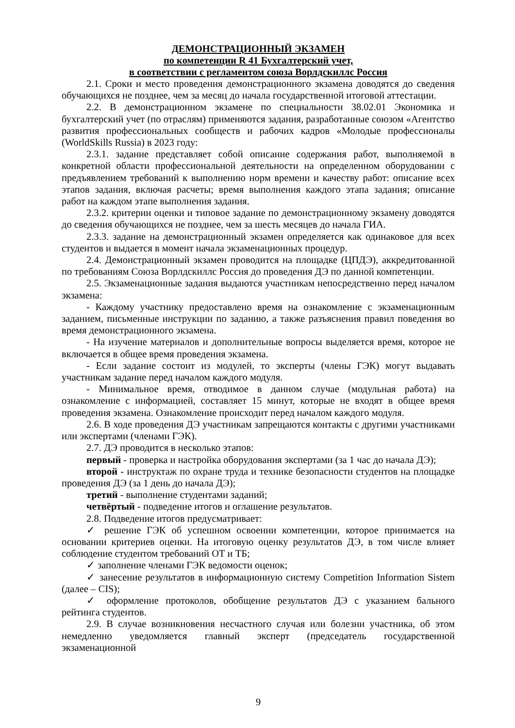ДЕМОНСТРАЦИОННЫЙ ЭКЗАМЕН
по компетенции R 41 Бухгалтерский учет,
в соответствии с регламентом союза Ворлдскиллс Россия
2.1. Сроки и место проведения демонстрационного экзамена доводятся до сведения обучающихся не позднее, чем за месяц до начала государственной итоговой аттестации.
2.2. В демонстрационном экзамене по специальности 38.02.01 Экономика и бухгалтерский учет (по отраслям) применяются задания, разработанные союзом «Агентство развития профессиональных сообществ и рабочих кадров «Молодые профессионалы (WorldSkills Russia) в 2023 году:
2.3.1. задание представляет собой описание содержания работ, выполняемой в конкретной области профессиональной деятельности на определенном оборудовании с предъявлением требований к выполнению норм времени и качеству работ: описание всех этапов задания, включая расчеты; время выполнения каждого этапа задания; описание работ на каждом этапе выполнения задания.
2.3.2. критерии оценки и типовое задание по демонстрационному экзамену доводятся до сведения обучающихся не позднее, чем за шесть месяцев до начала ГИА.
2.3.3. задание на демонстрационный экзамен определяется как одинаковое для всех студентов и выдается в момент начала экзаменационных процедур.
2.4. Демонстрационный экзамен проводится на площадке (ЦПДЭ), аккредитованной по требованиям Союза Ворлдскиллс Россия до проведения ДЭ по данной компетенции.
2.5. Экзаменационные задания выдаются участникам непосредственно перед началом экзамена:
- Каждому участнику предоставлено время на ознакомление с экзаменационным заданием, письменные инструкции по заданию, а также разъяснения правил поведения во время демонстрационного экзамена.
- На изучение материалов и дополнительные вопросы выделяется время, которое не включается в общее время проведения экзамена.
- Если задание состоит из модулей, то эксперты (члены ГЭК) могут выдавать участникам задание перед началом каждого модуля.
- Минимальное время, отводимое в данном случае (модульная работа) на ознакомление с информацией, составляет 15 минут, которые не входят в общее время проведения экзамена. Ознакомление происходит перед началом каждого модуля.
2.6. В ходе проведения ДЭ участникам запрещаются контакты с другими участниками или экспертами (членами ГЭК).
2.7. ДЭ проводится в несколько этапов:
первый - проверка и настройка оборудования экспертами (за 1 час до начала ДЭ);
второй - инструктаж по охране труда и технике безопасности студентов на площадке проведения ДЭ (за 1 день до начала ДЭ);
третий - выполнение студентами заданий;
четвёртый - подведение итогов и оглашение результатов.
2.8. Подведение итогов предусматривает:
✓ решение ГЭК об успешном освоении компетенции, которое принимается на основании критериев оценки. На итоговую оценку результатов ДЭ, в том числе влияет соблюдение студентом требований ОТ и ТБ;
✓ заполнение членами ГЭК ведомости оценок;
✓ занесение результатов в информационную систему Competition Information Sistem (далее – CIS);
✓ оформление протоколов, обобщение результатов ДЭ с указанием бального рейтинга студентов.
2.9. В случае возникновения несчастного случая или болезни участника, об этом немедленно уведомляется главный эксперт (председатель государственной экзаменационной
9